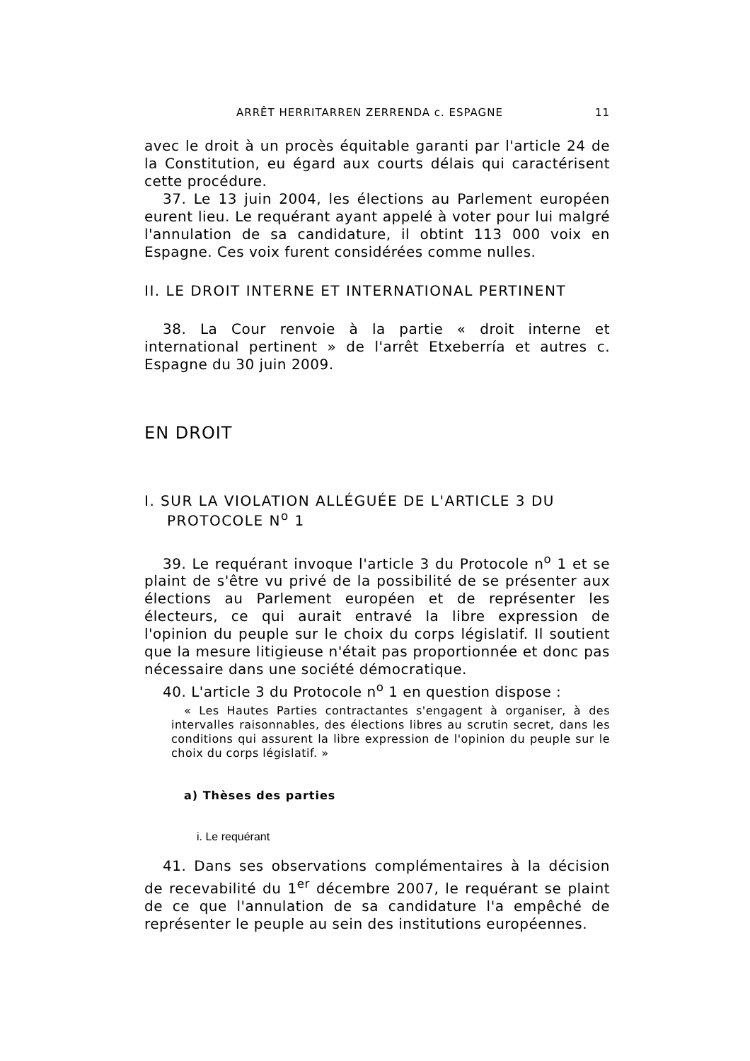ARRÊT HERRITARREN ZERRENDA c. ESPAGNE 11
avec le droit à un procès équitable garanti par l'article 24 de la Constitution, eu égard aux courts délais qui caractérisent cette procédure.
37. Le 13 juin 2004, les élections au Parlement européen eurent lieu. Le requérant ayant appelé à voter pour lui malgré l'annulation de sa candidature, il obtint 113 000 voix en Espagne. Ces voix furent considérées comme nulles.
II. LE DROIT INTERNE ET INTERNATIONAL PERTINENT
38. La Cour renvoie à la partie « droit interne et international pertinent » de l'arrêt Etxeberría et autres c. Espagne du 30 juin 2009.
EN DROIT
I. SUR LA VIOLATION ALLÉGUÉE DE L'ARTICLE 3 DU PROTOCOLE N<sup>o</sup> 1
39. Le requérant invoque l'article 3 du Protocole n<sup>o</sup> 1 et se plaint de s'être vu privé de la possibilité de se présenter aux élections au Parlement européen et de représenter les électeurs, ce qui aurait entravé la libre expression de l'opinion du peuple sur le choix du corps législatif. Il soutient que la mesure litigieuse n'était pas proportionnée et donc pas nécessaire dans une société démocratique.
40. L'article 3 du Protocole n<sup>o</sup> 1 en question dispose :
« Les Hautes Parties contractantes s'engagent à organiser, à des intervalles raisonnables, des élections libres au scrutin secret, dans les conditions qui assurent la libre expression de l'opinion du peuple sur le choix du corps législatif. »
a) Thèses des parties
i. Le requérant
41. Dans ses observations complémentaires à la décision de recevabilité du 1<sup>er</sup> décembre 2007, le requérant se plaint de ce que l'annulation de sa candidature l'a empêché de représenter le peuple au sein des institutions européennes.